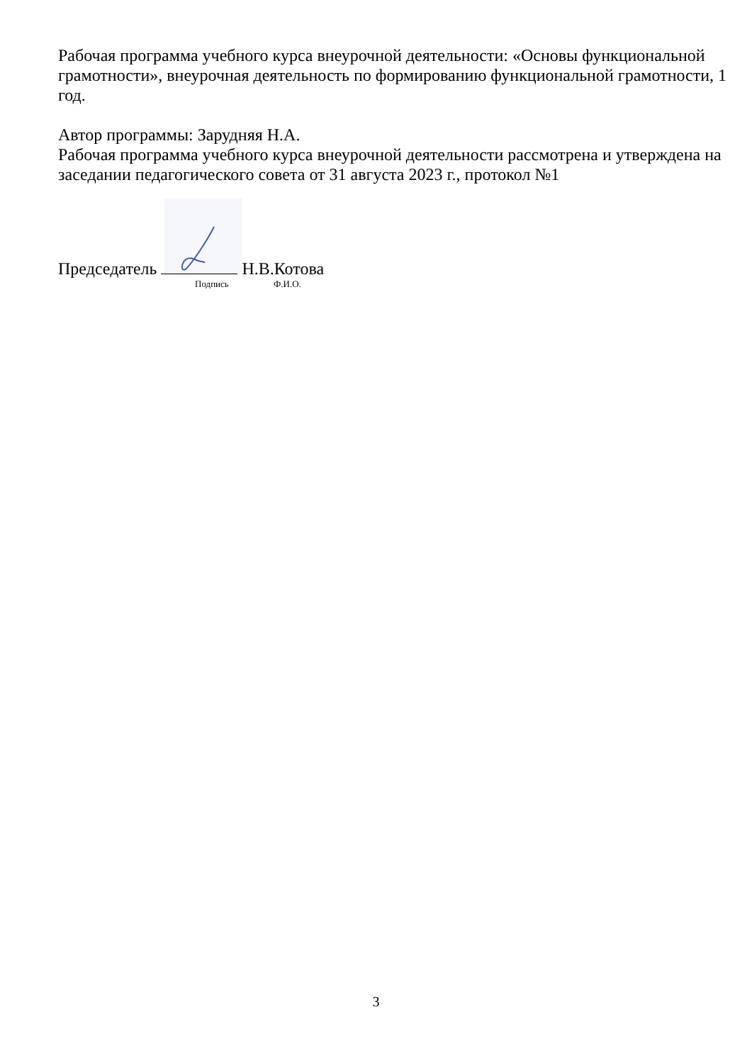Рабочая программа учебного курса внеурочной деятельности: «Основы функциональной грамотности», внеурочная деятельность по формированию функциональной грамотности, 1 год.
Автор программы: Зарудняя Н.А.
Рабочая программа учебного курса внеурочной деятельности рассмотрена и утверждена на заседании педагогического совета от 31 августа 2023 г., протокол №1
Председатель Н.В.Котова
Подпись Ф.И.О.
3